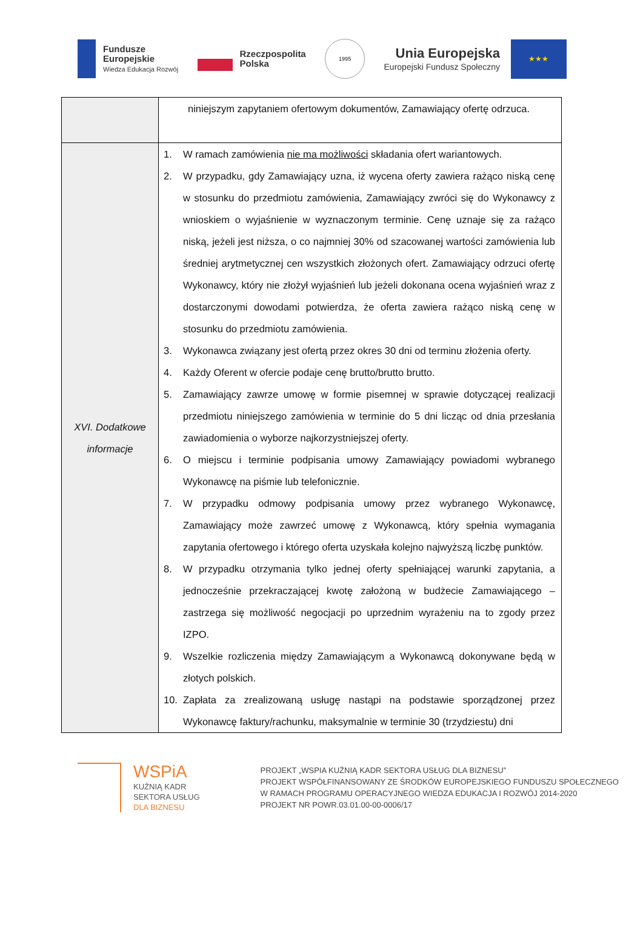Fundusze
Europejskie
Wiedza Edukacja Rozwój
Rzeczpospolita
Polska
1995
Unia Europejska
Europejski Fundusz Społeczny
★★★
| | niniejszym zapytaniem ofertowym dokumentów, Zamawiający ofertę odrzuca. |
| XVI. Dodatkowe informacje | 1. W ramach zamówienia nie ma możliwości składania ofert wariantowych. 2. W przypadku, gdy Zamawiający uzna, iż wycena oferty zawiera rażąco niską cenę w stosunku do przedmiotu zamówienia, Zamawiający zwróci się do Wykonawcy z wnioskiem o wyjaśnienie w wyznaczonym terminie. Cenę uznaje się za rażąco niską, jeżeli jest niższa, o co najmniej 30% od szacowanej wartości zamówienia lub średniej arytmetycznej cen wszystkich złożonych ofert. Zamawiający odrzuci ofertę Wykonawcy, który nie złożył wyjaśnień lub jeżeli dokonana ocena wyjaśnień wraz z dostarczonymi dowodami potwierdza, że oferta zawiera rażąco niską cenę w stosunku do przedmiotu zamówienia. 3. Wykonawca związany jest ofertą przez okres 30 dni od terminu złożenia oferty. 4. Każdy Oferent w ofercie podaje cenę brutto/brutto brutto. 5. Zamawiający zawrze umowę w formie pisemnej w sprawie dotyczącej realizacji przedmiotu niniejszego zamówienia w terminie do 5 dni licząc od dnia przesłania zawiadomienia o wyborze najkorzystniejszej oferty. 6. O miejscu i terminie podpisania umowy Zamawiający powiadomi wybranego Wykonawcę na piśmie lub telefonicznie. 7. W przypadku odmowy podpisania umowy przez wybranego Wykonawcę, Zamawiający może zawrzeć umowę z Wykonawcą, który spełnia wymagania zapytania ofertowego i którego oferta uzyskała kolejno najwyższą liczbę punktów. 8. W przypadku otrzymania tylko jednej oferty spełniającej warunki zapytania, a jednocześnie przekraczającej kwotę założoną w budżecie Zamawiającego – zastrzega się możliwość negocjacji po uprzednim wyrażeniu na to zgody przez IZPO. 9. Wszelkie rozliczenia między Zamawiającym a Wykonawcą dokonywane będą w złotych polskich. 10. Zapłata za zrealizowaną usługę nastąpi na podstawie sporządzonej przez Wykonawcę faktury/rachunku, maksymalnie w terminie 30 (trzydziestu) dni |
WSPiA
KUŹNIĄ KADR
SEKTORA USŁUG
DLA BIZNESU
PROJEKT „WSPIA KUŹNIĄ KADR SEKTORA USŁUG DLA BIZNESU”
PROJEKT WSPÓŁFINANSOWANY ZE ŚRODKÓW EUROPEJSKIEGO FUNDUSZU SPOŁECZNEGO
W RAMACH PROGRAMU OPERACYJNEGO WIEDZA EDUKACJA I ROZWÓJ 2014-2020
PROJEKT NR POWR.03.01.00-00-0006/17